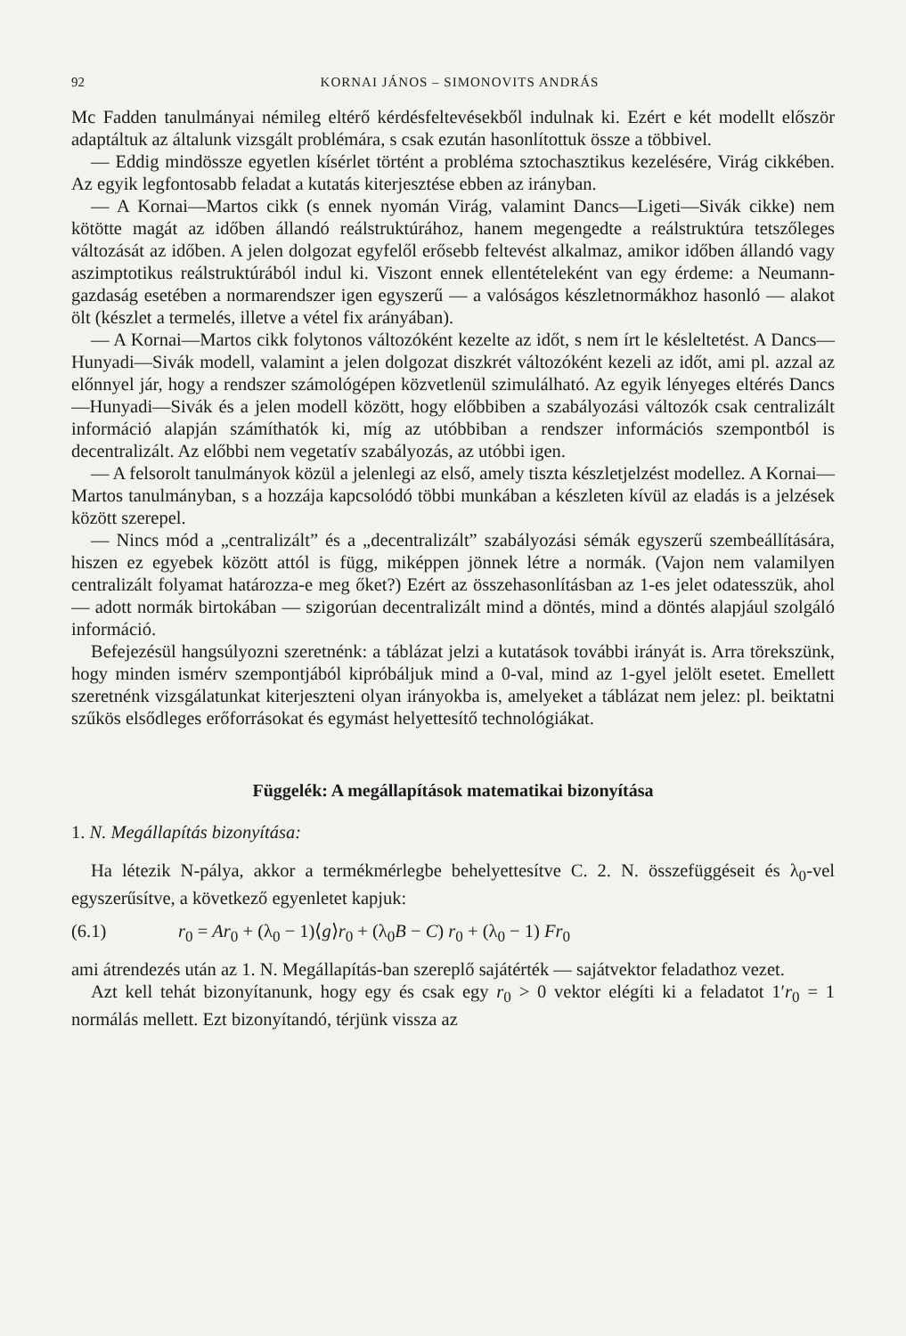92 KORNAI JÁNOS – SIMONOVITS ANDRÁS
Mc Fadden tanulmányai némileg eltérő kérdésfeltevésekből indulnak ki. Ezért e két modellt először adaptáltuk az általunk vizsgált problémára, s csak ezután hasonlítottuk össze a többivel.
— Eddig mindössze egyetlen kísérlet történt a probléma sztochasztikus kezelésére, Virág cikkében. Az egyik legfontosabb feladat a kutatás kiterjesztése ebben az irányban.
— A Kornai—Martos cikk (s ennek nyomán Virág, valamint Dancs—Ligeti—Sivák cikke) nem kötötte magát az időben állandó reálstruktúrához, hanem megengedte a reálstruktúra tetszőleges változását az időben. A jelen dolgozat egyfelől erősebb feltevést alkalmaz, amikor időben állandó vagy aszimptotikus reálstruktúrából indul ki. Viszont ennek ellentételeként van egy érdeme: a Neumann-gazdaság esetében a normarendszer igen egyszerű — a valóságos készletnormákhoz hasonló — alakot ölt (készlet a termelés, illetve a vétel fix arányában).
— A Kornai—Martos cikk folytonos változóként kezelte az időt, s nem írt le késleltetést. A Dancs—Hunyadi—Sivák modell, valamint a jelen dolgozat diszkrét változóként kezeli az időt, ami pl. azzal az előnnyel jár, hogy a rendszer számológépen közvetlenül szimulálható. Az egyik lényeges eltérés Dancs—Hunyadi—Sivák és a jelen modell között, hogy előbbiben a szabályozási változók csak centralizált információ alapján számíthatók ki, míg az utóbbiban a rendszer információs szempontból is decentralizált. Az előbbi nem vegetatív szabályozás, az utóbbi igen.
— A felsorolt tanulmányok közül a jelenlegi az első, amely tiszta készletjelzést modellez. A Kornai—Martos tanulmányban, s a hozzája kapcsolódó többi munkában a készleten kívül az eladás is a jelzések között szerepel.
— Nincs mód a „centralizált” és a „decentralizált” szabályozási sémák egyszerű szembeállítására, hiszen ez egyebek között attól is függ, miképpen jönnek létre a normák. (Vajon nem valamilyen centralizált folyamat határozza-e meg őket?) Ezért az összehasonlításban az 1-es jelet odatesszük, ahol — adott normák birtokában — szigorúan decentralizált mind a döntés, mind a döntés alapjául szolgáló információ.
Befejezésül hangsúlyozni szeretnénk: a táblázat jelzi a kutatások további irányát is. Arra törekszünk, hogy minden ismérv szempontjából kipróbáljuk mind a 0-val, mind az 1-gyel jelölt esetet. Emellett szeretnénk vizsgálatunkat kiterjeszteni olyan irányokba is, amelyeket a táblázat nem jelez: pl. beiktatni szűkös elsődleges erőforrásokat és egymást helyettesítő technológiákat.
Függelék: A megállapítások matematikai bizonyítása
1. N. Megállapítás bizonyítása:
Ha létezik N-pálya, akkor a termékmérlegbe behelyettesítve C. 2. N. összefüggéseit és λ<sub>0</sub>-vel egyszerűsítve, a következő egyenletet kapjuk:
(6.1) r<sub>0</sub> = Ar<sub>0</sub> + (λ<sub>0</sub> − 1)⟨g⟩r<sub>0</sub> + (λ<sub>0</sub>B − C) r<sub>0</sub> + (λ<sub>0</sub> − 1) Fr<sub>0</sub>
ami átrendezés után az 1. N. Megállapítás-ban szereplő sajátérték — sajátvektor feladathoz vezet.
Azt kell tehát bizonyítanunk, hogy egy és csak egy r<sub>0</sub> > 0 vektor elégíti ki a feladatot 1′r<sub>0</sub> = 1 normálás mellett. Ezt bizonyítandó, térjünk vissza az